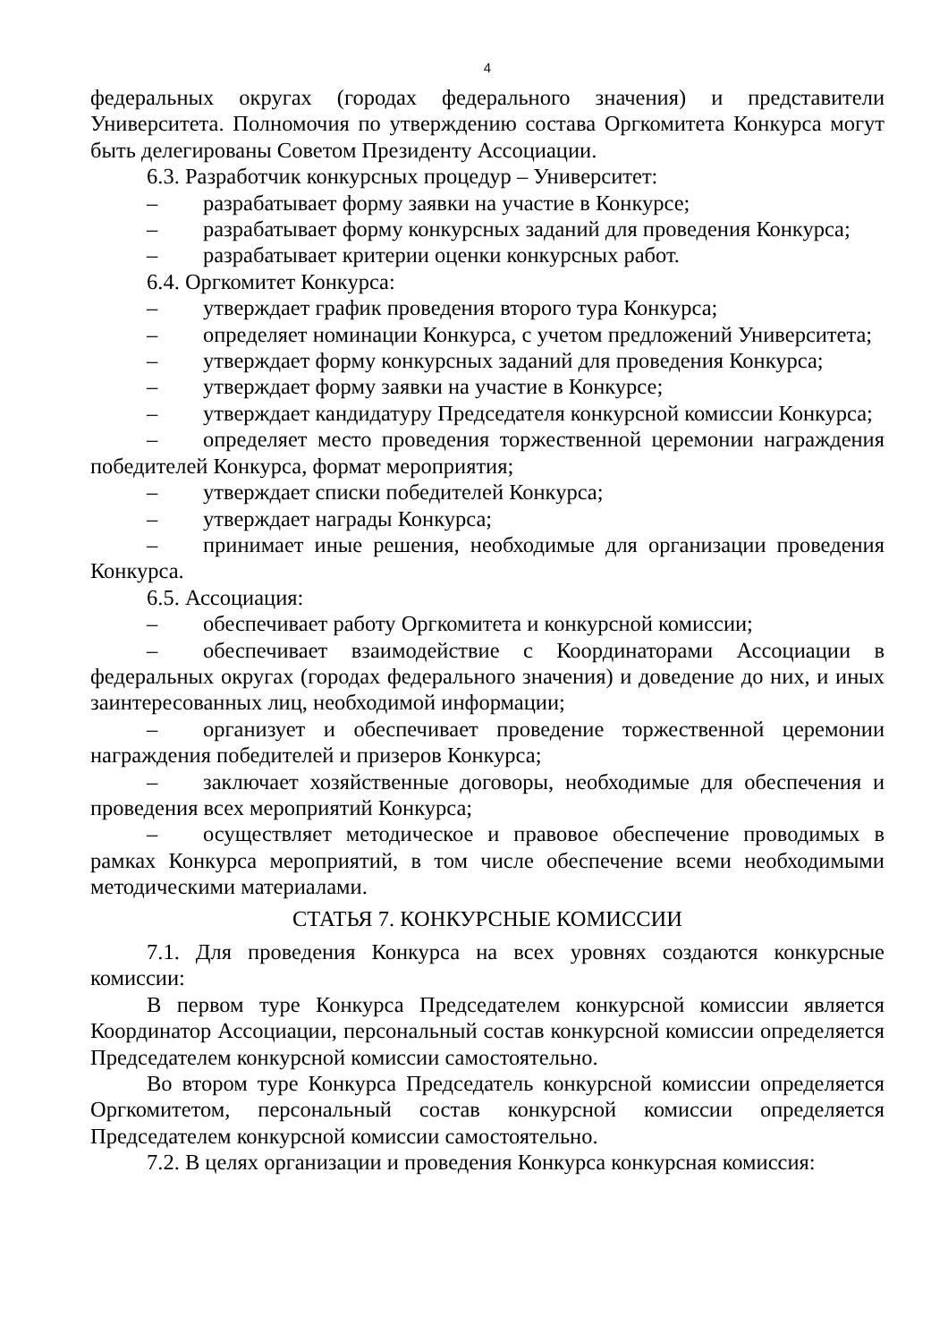4
федеральных округах (городах федерального значения) и представители Университета. Полномочия по утверждению состава Оргкомитета Конкурса могут быть делегированы Советом Президенту Ассоциации.
6.3. Разработчик конкурсных процедур – Университет:
– разрабатывает форму заявки на участие в Конкурсе;
– разрабатывает форму конкурсных заданий для проведения Конкурса;
– разрабатывает критерии оценки конкурсных работ.
6.4. Оргкомитет Конкурса:
– утверждает график проведения второго тура Конкурса;
– определяет номинации Конкурса, с учетом предложений Университета;
– утверждает форму конкурсных заданий для проведения Конкурса;
– утверждает форму заявки на участие в Конкурсе;
– утверждает кандидатуру Председателя конкурсной комиссии Конкурса;
– определяет место проведения торжественной церемонии награждения победителей Конкурса, формат мероприятия;
– утверждает списки победителей Конкурса;
– утверждает награды Конкурса;
– принимает иные решения, необходимые для организации проведения Конкурса.
6.5. Ассоциация:
– обеспечивает работу Оргкомитета и конкурсной комиссии;
– обеспечивает взаимодействие с Координаторами Ассоциации в федеральных округах (городах федерального значения) и доведение до них, и иных заинтересованных лиц, необходимой информации;
– организует и обеспечивает проведение торжественной церемонии награждения победителей и призеров Конкурса;
– заключает хозяйственные договоры, необходимые для обеспечения и проведения всех мероприятий Конкурса;
– осуществляет методическое и правовое обеспечение проводимых в рамках Конкурса мероприятий, в том числе обеспечение всеми необходимыми методическими материалами.
СТАТЬЯ 7. КОНКУРСНЫЕ КОМИССИИ
7.1. Для проведения Конкурса на всех уровнях создаются конкурсные комиссии:
В первом туре Конкурса Председателем конкурсной комиссии является Координатор Ассоциации, персональный состав конкурсной комиссии определяется Председателем конкурсной комиссии самостоятельно.
Во втором туре Конкурса Председатель конкурсной комиссии определяется Оргкомитетом, персональный состав конкурсной комиссии определяется Председателем конкурсной комиссии самостоятельно.
7.2. В целях организации и проведения Конкурса конкурсная комиссия: